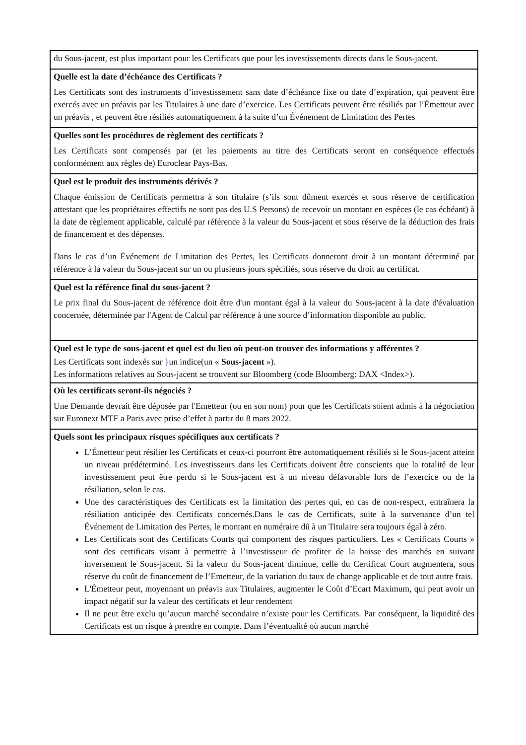| du Sous-jacent, est plus important pour les Certificats que pour les investissements directs dans le Sous-jacent. |
| Quelle est la date d’échéance des Certificats ? Les Certificats sont des instruments d’investissement sans date d’échéance fixe ou date d’expiration, qui peuvent être exercés avec un préavis par les Titulaires à une date d’exercice. Les Certificats peuvent être résiliés par l’Émetteur avec un préavis , et peuvent être résiliés automatiquement à la suite d’un Événement de Limitation des Pertes |
| Quelles sont les procédures de règlement des certificats ? Les Certificats sont compensés par (et les paiements au titre des Certificats seront en conséquence effectués conformément aux règles de) Euroclear Pays-Bas. |
| Quel est le produit des instruments dérivés ? Chaque émission de Certificats permettra à son titulaire (s’ils sont dûment exercés et sous réserve de certification attestant que les propriétaires effectifs ne sont pas des U.S Persons) de recevoir un montant en espèces (le cas échéant) à la date de règlement applicable, calculé par référence à la valeur du Sous-jacent et sous réserve de la déduction des frais de financement et des dépenses. Dans le cas d’un Événement de Limitation des Pertes, les Certificats donneront droit à un montant déterminé par référence à la valeur du Sous-jacent sur un ou plusieurs jours spécifiés, sous réserve du droit au certificat. |
| Quel est la référence final du sous-jacent ? Le prix final du Sous-jacent de référence doit être d'un montant égal à la valeur du Sous-jacent à la date d'évaluation concernée, déterminée par l'Agent de Calcul par référence à une source d’information disponible au public. |
| Quel est le type de sous-jacent et quel est du lieu où peut-on trouver des informations y afférentes ? Les Certificats sont indexés sur } un indice(un « Sous-jacent »). Les informations relatives au Sous-jacent se trouvent sur Bloomberg (code Bloomberg: DAX <Index>). |
| Où les certificats seront-ils négociés ? Une Demande devrait être déposée par l'Emetteur (ou en son nom) pour que les Certificats soient admis à la négociation sur Euronext MTF a Paris avec prise d’effet à partir du 8 mars 2022. |
| Quels sont les principaux risques spécifiques aux certificats ? L’Émetteur peut résilier les Certificats et ceux-ci pourront être automatiquement résiliés si le Sous-jacent atteint un niveau prédéterminé. Les investisseurs dans les Certificats doivent être conscients que la totalité de leur investissement peut être perdu si le Sous-jacent est à un niveau défavorable lors de l’exercice ou de la résiliation, selon le cas. Une des caractéristiques des Certificats est la limitation des pertes qui, en cas de non-respect, entraînera la résiliation anticipée des Certificats concernés.Dans le cas de Certificats, suite à la survenance d’un tel Événement de Limitation des Pertes, le montant en numéraire dû à un Titulaire sera toujours égal à zéro. Les Certificats sont des Certificats Courts qui comportent des risques particuliers. Les « Certificats Courts » sont des certificats visant à permettre à l’investisseur de profiter de la baisse des marchés en suivant inversement le Sous-jacent. Si la valeur du Sous-jacent diminue, celle du Certificat Court augmentera, sous réserve du coût de financement de l’Emetteur, de la variation du taux de change applicable et de tout autre frais. L'Émetteur peut, moyennant un préavis aux Titulaires, augmenter le Coût d’Ecart Maximum, qui peut avoir un impact négatif sur la valeur des certificats et leur rendement Il ne peut être exclu qu’aucun marché secondaire n’existe pour les Certificats. Par conséquent, la liquidité des Certificats est un risque à prendre en compte. Dans l’éventualité où aucun marché |